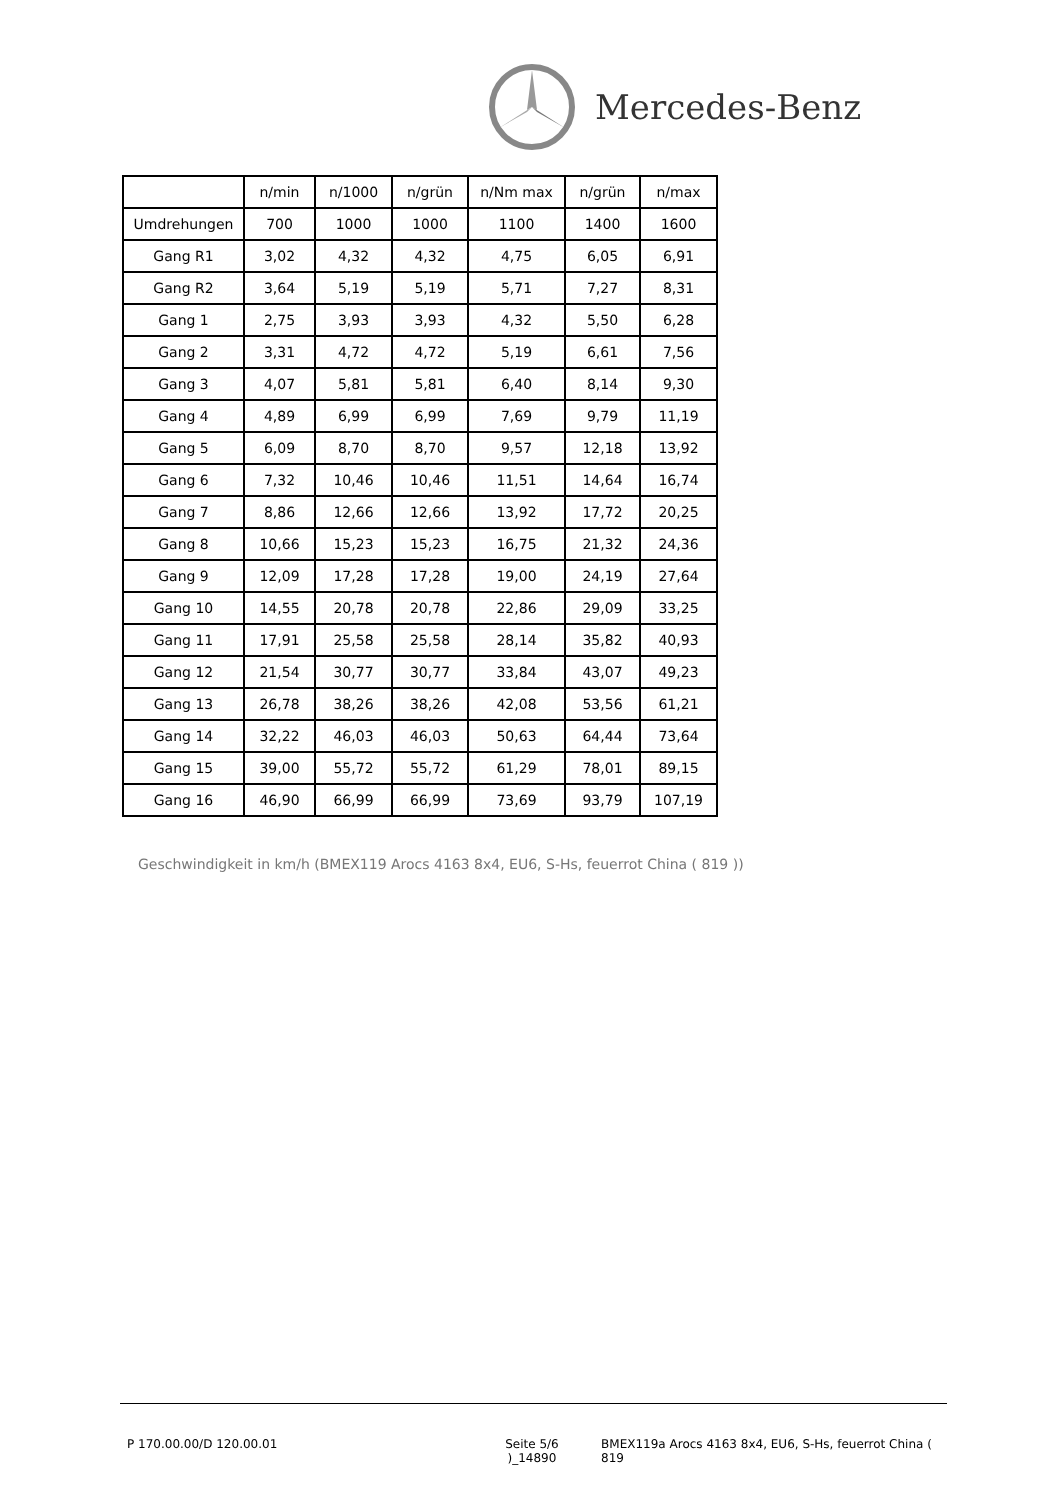Mercedes-Benz
| | n/min | n/1000 | n/grün | n/Nm max | n/grün | n/max |
| --- | --- | --- | --- | --- | --- | --- |
| Umdrehungen | 700 | 1000 | 1000 | 1100 | 1400 | 1600 |
| Gang R1 | 3,02 | 4,32 | 4,32 | 4,75 | 6,05 | 6,91 |
| Gang R2 | 3,64 | 5,19 | 5,19 | 5,71 | 7,27 | 8,31 |
| Gang 1 | 2,75 | 3,93 | 3,93 | 4,32 | 5,50 | 6,28 |
| Gang 2 | 3,31 | 4,72 | 4,72 | 5,19 | 6,61 | 7,56 |
| Gang 3 | 4,07 | 5,81 | 5,81 | 6,40 | 8,14 | 9,30 |
| Gang 4 | 4,89 | 6,99 | 6,99 | 7,69 | 9,79 | 11,19 |
| Gang 5 | 6,09 | 8,70 | 8,70 | 9,57 | 12,18 | 13,92 |
| Gang 6 | 7,32 | 10,46 | 10,46 | 11,51 | 14,64 | 16,74 |
| Gang 7 | 8,86 | 12,66 | 12,66 | 13,92 | 17,72 | 20,25 |
| Gang 8 | 10,66 | 15,23 | 15,23 | 16,75 | 21,32 | 24,36 |
| Gang 9 | 12,09 | 17,28 | 17,28 | 19,00 | 24,19 | 27,64 |
| Gang 10 | 14,55 | 20,78 | 20,78 | 22,86 | 29,09 | 33,25 |
| Gang 11 | 17,91 | 25,58 | 25,58 | 28,14 | 35,82 | 40,93 |
| Gang 12 | 21,54 | 30,77 | 30,77 | 33,84 | 43,07 | 49,23 |
| Gang 13 | 26,78 | 38,26 | 38,26 | 42,08 | 53,56 | 61,21 |
| Gang 14 | 32,22 | 46,03 | 46,03 | 50,63 | 64,44 | 73,64 |
| Gang 15 | 39,00 | 55,72 | 55,72 | 61,29 | 78,01 | 89,15 |
| Gang 16 | 46,90 | 66,99 | 66,99 | 73,69 | 93,79 | 107,19 |
Geschwindigkeit in km/h (BMEX119 Arocs 4163 8x4, EU6, S-Hs, feuerrot China ( 819 ))
P 170.00.00/D 120.00.01 Seite 5/6 )_14890
BMEX119a Arocs 4163 8x4, EU6, S-Hs, feuerrot China ( 819